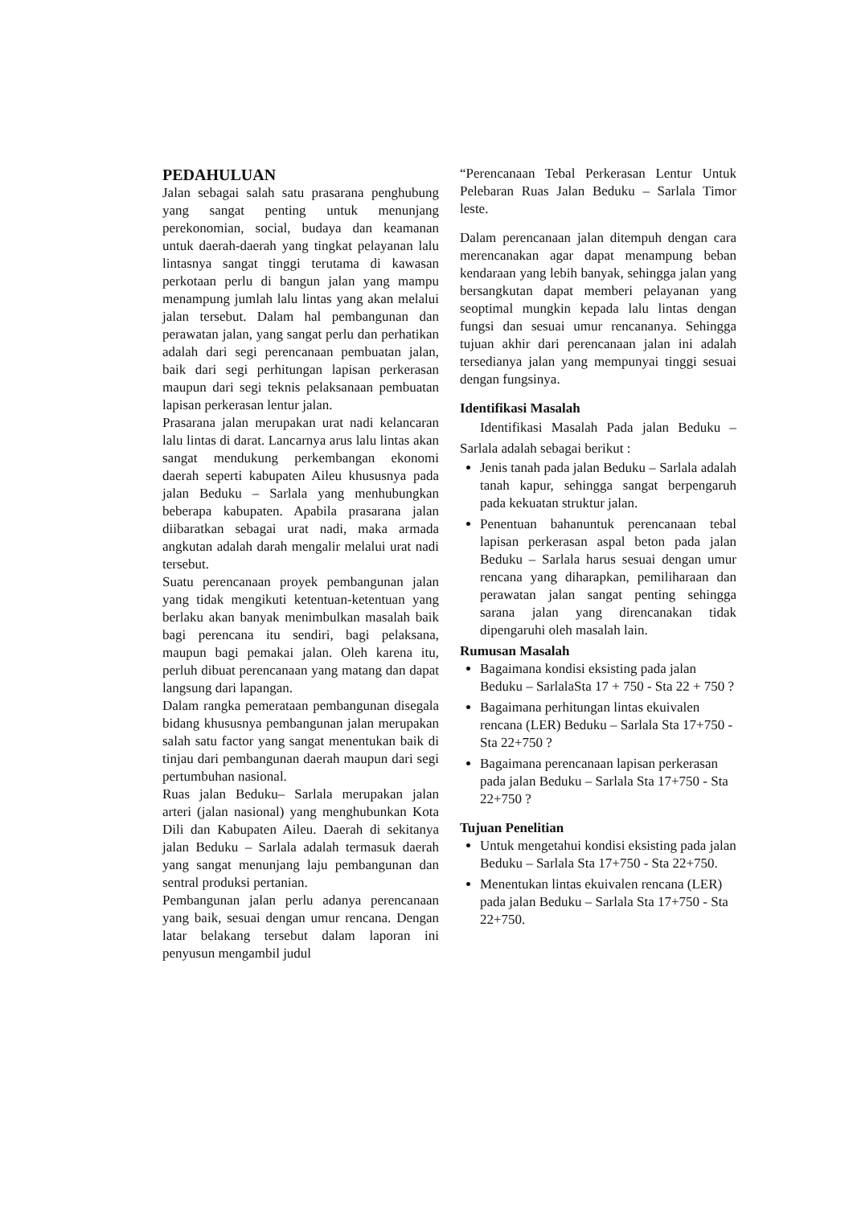PEDAHULUAN
Jalan sebagai salah satu prasarana penghubung yang sangat penting untuk menunjang perekonomian, social, budaya dan keamanan untuk daerah-daerah yang tingkat pelayanan lalu lintasnya sangat tinggi terutama di kawasan perkotaan perlu di bangun jalan yang mampu menampung jumlah lalu lintas yang akan melalui jalan tersebut. Dalam hal pembangunan dan perawatan jalan, yang sangat perlu dan perhatikan adalah dari segi perencanaan pembuatan jalan, baik dari segi perhitungan lapisan perkerasan maupun dari segi teknis pelaksanaan pembuatan lapisan perkerasan lentur jalan.
Prasarana jalan merupakan urat nadi kelancaran lalu lintas di darat. Lancarnya arus lalu lintas akan sangat mendukung perkembangan ekonomi daerah seperti kabupaten Aileu khususnya pada jalan Beduku – Sarlala yang menhubungkan beberapa kabupaten. Apabila prasarana jalan diibaratkan sebagai urat nadi, maka armada angkutan adalah darah mengalir melalui urat nadi tersebut.
Suatu perencanaan proyek pembangunan jalan yang tidak mengikuti ketentuan-ketentuan yang berlaku akan banyak menimbulkan masalah baik bagi perencana itu sendiri, bagi pelaksana, maupun bagi pemakai jalan. Oleh karena itu, perluh dibuat perencanaan yang matang dan dapat langsung dari lapangan.
Dalam rangka pemerataan pembangunan disegala bidang khususnya pembangunan jalan merupakan salah satu factor yang sangat menentukan baik di tinjau dari pembangunan daerah maupun dari segi pertumbuhan nasional.
Ruas jalan Beduku– Sarlala merupakan jalan arteri (jalan nasional) yang menghubunkan Kota Dili dan Kabupaten Aileu. Daerah di sekitanya jalan Beduku – Sarlala adalah termasuk daerah yang sangat menunjang laju pembangunan dan sentral produksi pertanian.
Pembangunan jalan perlu adanya perencanaan yang baik, sesuai dengan umur rencana. Dengan latar belakang tersebut dalam laporan ini penyusun mengambil judul
“Perencanaan Tebal Perkerasan Lentur Untuk Pelebaran Ruas Jalan Beduku – Sarlala Timor leste.
Dalam perencanaan jalan ditempuh dengan cara merencanakan agar dapat menampung beban kendaraan yang lebih banyak, sehingga jalan yang bersangkutan dapat memberi pelayanan yang seoptimal mungkin kepada lalu lintas dengan fungsi dan sesuai umur rencananya. Sehingga tujuan akhir dari perencanaan jalan ini adalah tersedianya jalan yang mempunyai tinggi sesuai dengan fungsinya.
Identifikasi Masalah
Identifikasi Masalah Pada jalan Beduku – Sarlala adalah sebagai berikut :
Jenis tanah pada jalan Beduku – Sarlala adalah tanah kapur, sehingga sangat berpengaruh pada kekuatan struktur jalan.
Penentuan bahanuntuk perencanaan tebal lapisan perkerasan aspal beton pada jalan Beduku – Sarlala harus sesuai dengan umur rencana yang diharapkan, pemiliharaan dan perawatan jalan sangat penting sehingga sarana jalan yang direncanakan tidak dipengaruhi oleh masalah lain.
Rumusan Masalah
Bagaimana kondisi eksisting pada jalan Beduku – SarlalaSta 17 + 750 - Sta 22 + 750 ?
Bagaimana perhitungan lintas ekuivalen rencana (LER) Beduku – Sarlala Sta 17+750 - Sta 22+750 ?
Bagaimana perencanaan lapisan perkerasan pada jalan Beduku – Sarlala Sta 17+750 - Sta 22+750 ?
Tujuan Penelitian
Untuk mengetahui kondisi eksisting pada jalan Beduku – Sarlala Sta 17+750 - Sta 22+750.
Menentukan lintas ekuivalen rencana (LER) pada jalan Beduku – Sarlala Sta 17+750 - Sta 22+750.